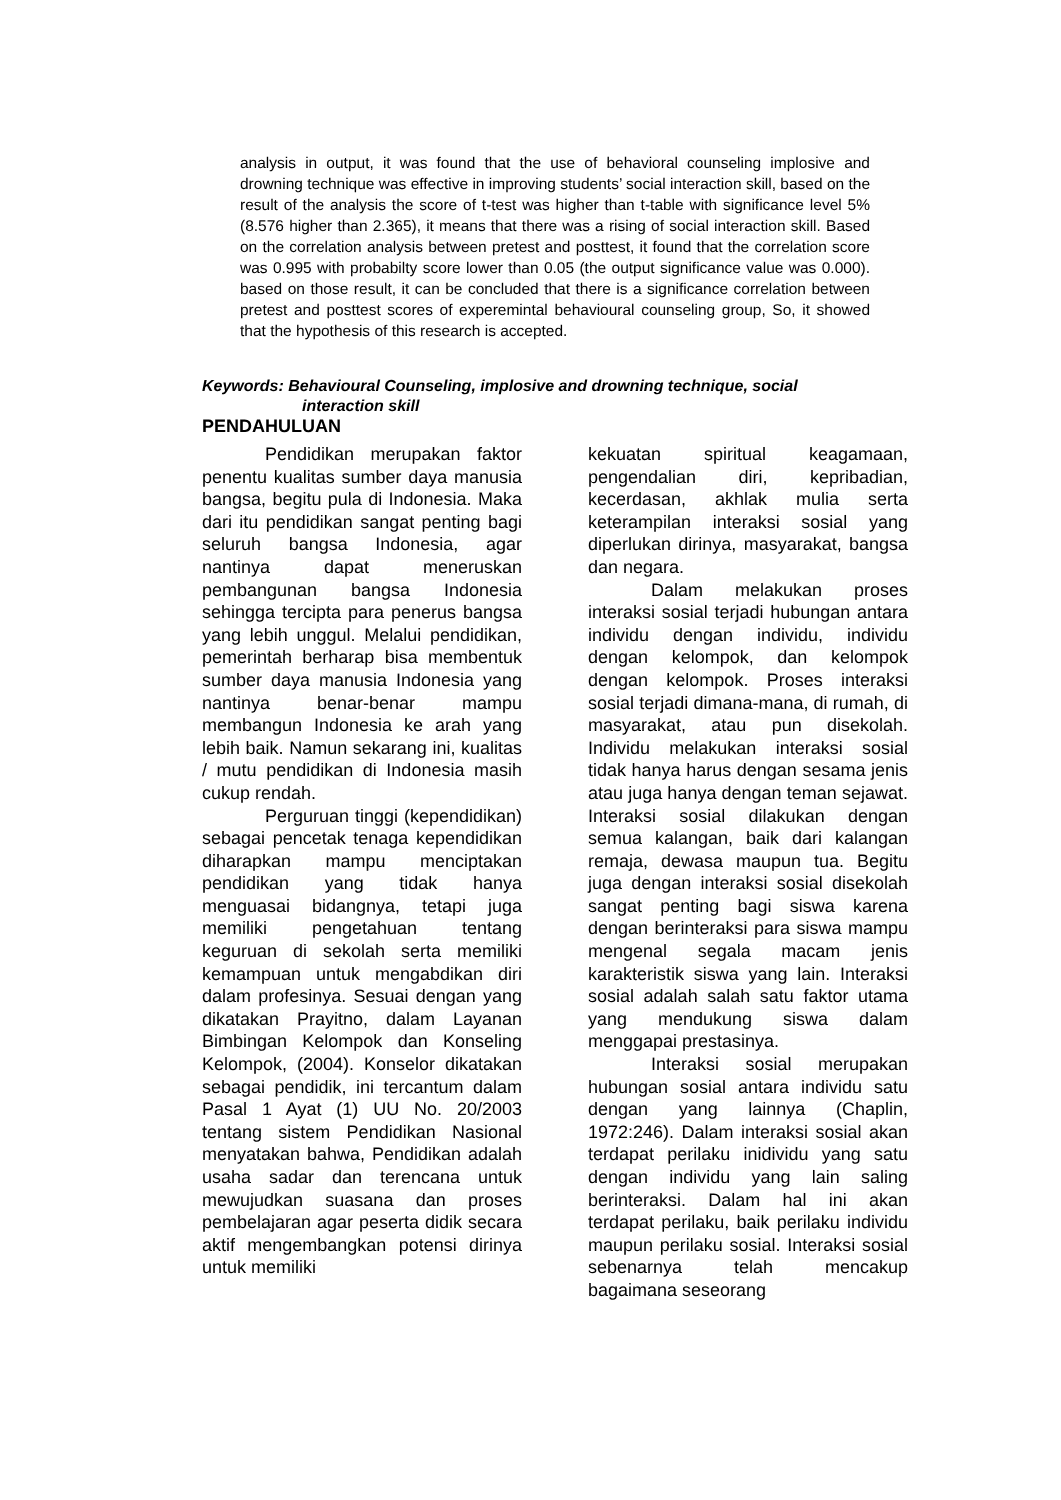analysis in output, it was found that the use of behavioral counseling implosive and drowning technique was effective in improving students’ social interaction skill, based on the result of the analysis the score of t-test was higher than t-table with significance level 5% (8.576 higher than 2.365), it means that there was a rising of social interaction skill. Based on the correlation analysis between pretest and posttest, it found that the correlation score was 0.995 with probabilty score lower than 0.05 (the output significance value was 0.000). based on those result, it can be concluded that there is a significance correlation between pretest and posttest scores of experemintal behavioural counseling group, So, it showed that the hypothesis of this research is accepted.
Keywords: Behavioural Counseling, implosive and drowning technique, social
interaction skill
PENDAHULUAN
Pendidikan merupakan faktor penentu kualitas sumber daya manusia bangsa, begitu pula di Indonesia. Maka dari itu pendidikan sangat penting bagi seluruh bangsa Indonesia, agar nantinya dapat meneruskan pembangunan bangsa Indonesia sehingga tercipta para penerus bangsa yang lebih unggul. Melalui pendidikan, pemerintah berharap bisa membentuk sumber daya manusia Indonesia yang nantinya benar-benar mampu membangun Indonesia ke arah yang lebih baik. Namun sekarang ini, kualitas / mutu pendidikan di Indonesia masih cukup rendah.
Perguruan tinggi (kependidikan) sebagai pencetak tenaga kependidikan diharapkan mampu menciptakan pendidikan yang tidak hanya menguasai bidangnya, tetapi juga memiliki pengetahuan tentang keguruan di sekolah serta memiliki kemampuan untuk mengabdikan diri dalam profesinya. Sesuai dengan yang dikatakan Prayitno, dalam Layanan Bimbingan Kelompok dan Konseling Kelompok, (2004). Konselor dikatakan sebagai pendidik, ini tercantum dalam Pasal 1 Ayat (1) UU No. 20/2003 tentang sistem Pendidikan Nasional menyatakan bahwa, Pendidikan adalah usaha sadar dan terencana untuk mewujudkan suasana dan proses pembelajaran agar peserta didik secara aktif mengembangkan potensi dirinya untuk memiliki
kekuatan spiritual keagamaan, pengendalian diri, kepribadian, kecerdasan, akhlak mulia serta keterampilan interaksi sosial yang diperlukan dirinya, masyarakat, bangsa dan negara.
Dalam melakukan proses interaksi sosial terjadi hubungan antara individu dengan individu, individu dengan kelompok, dan kelompok dengan kelompok. Proses interaksi sosial terjadi dimana-mana, di rumah, di masyarakat, atau pun disekolah. Individu melakukan interaksi sosial tidak hanya harus dengan sesama jenis atau juga hanya dengan teman sejawat. Interaksi sosial dilakukan dengan semua kalangan, baik dari kalangan remaja, dewasa maupun tua. Begitu juga dengan interaksi sosial disekolah sangat penting bagi siswa karena dengan berinteraksi para siswa mampu mengenal segala macam jenis karakteristik siswa yang lain. Interaksi sosial adalah salah satu faktor utama yang mendukung siswa dalam menggapai prestasinya.
Interaksi sosial merupakan hubungan sosial antara individu satu dengan yang lainnya (Chaplin, 1972:246). Dalam interaksi sosial akan terdapat perilaku inidividu yang satu dengan individu yang lain saling berinteraksi. Dalam hal ini akan terdapat perilaku, baik perilaku individu maupun perilaku sosial. Interaksi sosial sebenarnya telah mencakup bagaimana seseorang